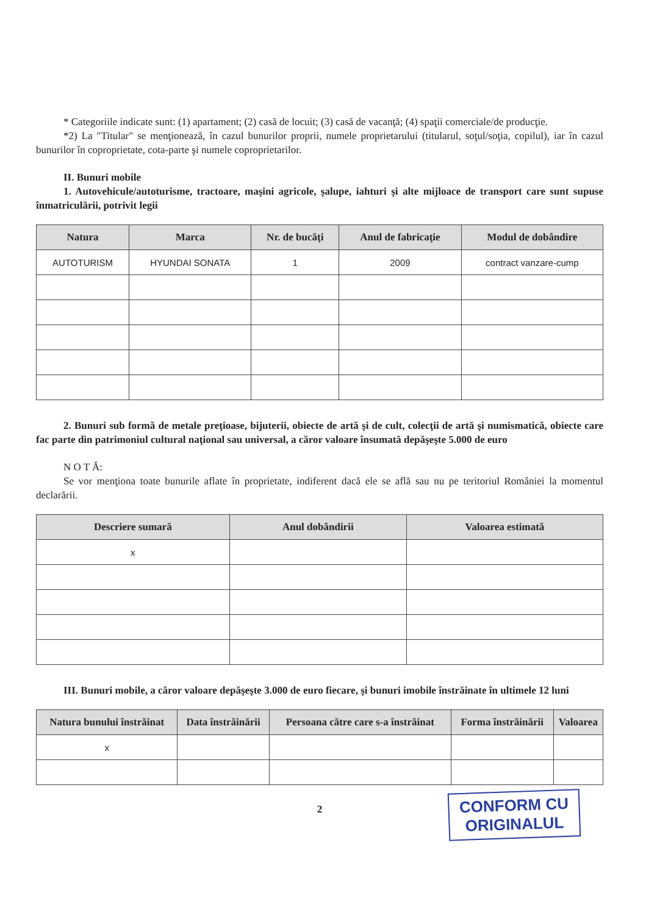* Categoriile indicate sunt: (1) apartament; (2) casă de locuit; (3) casă de vacanţă; (4) spaţii comerciale/de producţie.
*2) La "Titular" se menţionează, în cazul bunurilor proprii, numele proprietarului (titularul, soţul/soţia, copilul), iar în cazul bunurilor în coproprietate, cota-parte şi numele coproprietarilor.
II. Bunuri mobile
1. Autovehicule/autoturisme, tractoare, maşini agricole, şalupe, iahturi şi alte mijloace de transport care sunt supuse înmatriculării, potrivit legii
| Natura | Marca | Nr. de bucăţi | Anul de fabricaţie | Modul de dobândire |
| --- | --- | --- | --- | --- |
| AUTOTURISM | HYUNDAI SONATA | 1 | 2009 | contract vanzare-cump |
2. Bunuri sub formă de metale preţioase, bijuterii, obiecte de artă şi de cult, colecţii de artă şi numismatică, obiecte care fac parte din patrimoniul cultural naţional sau universal, a căror valoare însumată depăşeşte 5.000 de euro
N O T Ă:
Se vor menţiona toate bunurile aflate în proprietate, indiferent dacă ele se află sau nu pe teritoriul României la momentul declarării.
| Descriere sumară | Anul dobândirii | Valoarea estimată |
| --- | --- | --- |
| x | | |
III. Bunuri mobile, a căror valoare depăşeşte 3.000 de euro fiecare, şi bunuri imobile înstrăinate în ultimele 12 luni
| Natura bunului înstrăinat | Data înstrăinării | Persoana către care s-a înstrăinat | Forma înstrăinării | Valoarea |
| --- | --- | --- | --- | --- |
| x | | | | |
CONFORM CU
ORIGINALUL
2